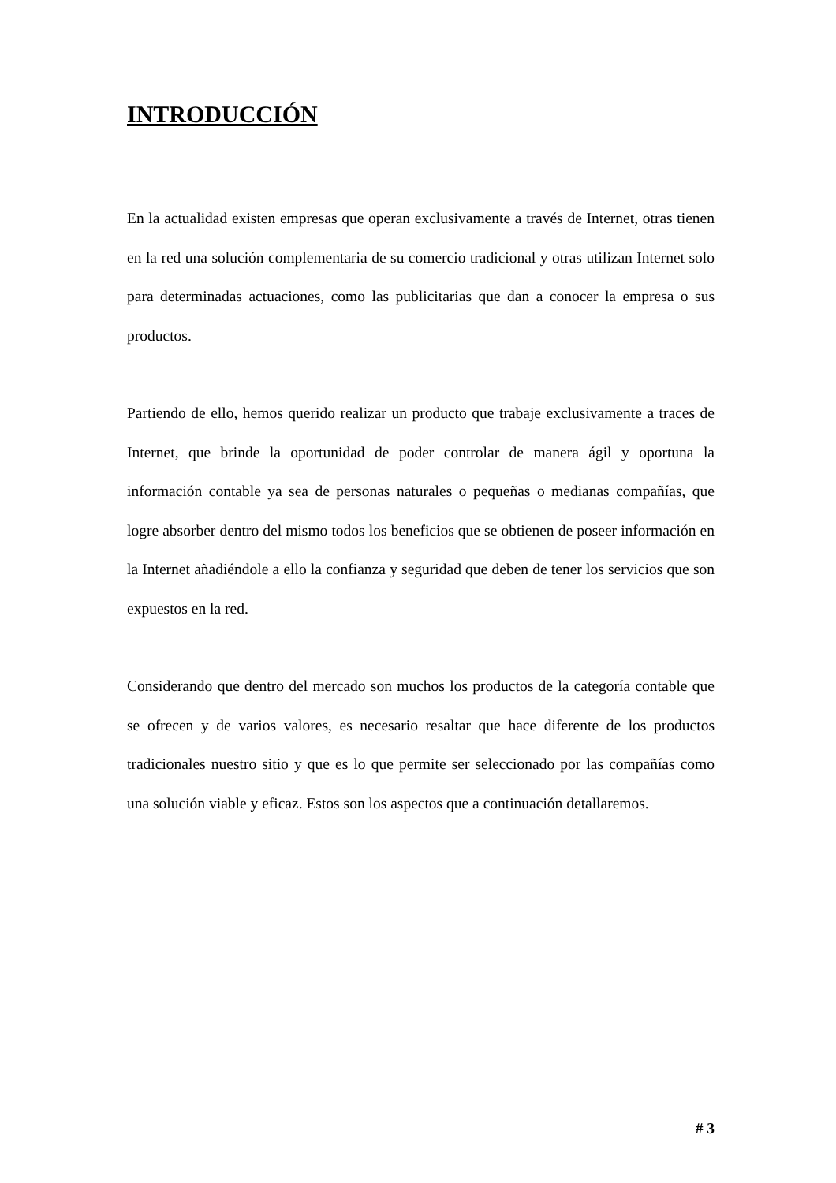INTRODUCCIÓN
En la actualidad existen empresas que operan exclusivamente a través de Internet, otras tienen en la red una solución complementaria de su comercio tradicional y otras utilizan Internet solo para determinadas actuaciones, como las publicitarias que dan a conocer la empresa o sus productos.
Partiendo de ello, hemos querido realizar un producto que trabaje exclusivamente a traces de Internet, que brinde la oportunidad de poder controlar de manera ágil y oportuna la información contable ya sea de personas naturales o pequeñas o medianas compañías, que logre absorber dentro del mismo todos los beneficios que se obtienen de poseer información en la Internet añadiéndole a ello la confianza y seguridad que deben de tener los servicios que son expuestos en la red.
Considerando que dentro del mercado son muchos los productos de la categoría contable que se ofrecen y de varios valores, es necesario resaltar que hace diferente de los productos tradicionales nuestro sitio y que es lo que permite ser seleccionado por las compañías como una solución viable y eficaz. Estos son los aspectos que a continuación detallaremos.
# 3